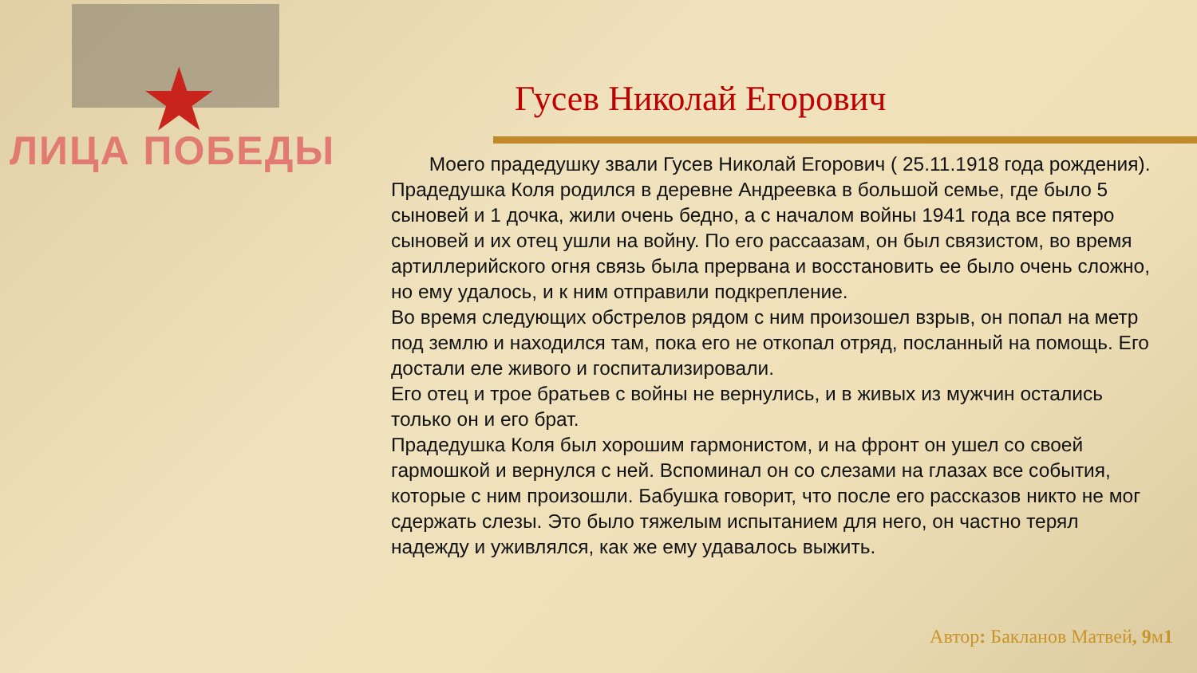★
ЛИЦА ПОБЕДЫ
Гусев Николай Егорович
Моего прадедушку звали Гусев Николай Егорович ( 25.11.1918 года рождения). Прадедушка Коля родился в деревне Андреевка в большой семье, где было 5 сыновей и 1 дочка, жили очень бедно, а с началом войны 1941 года все пятеро сыновей и их отец ушли на войну. По его рассаазам, он был связистом, во время артиллерийского огня связь была прервана и восстановить ее было очень сложно, но ему удалось, и к ним отправили подкрепление.
Во время следующих обстрелов рядом с ним произошел взрыв, он попал на метр под землю и находился там, пока его не откопал отряд, посланный на помощь. Его достали еле живого и госпитализировали.
Его отец и трое братьев с войны не вернулись, и в живых из мужчин остались только он и его брат.
Прадедушка Коля был хорошим гармонистом, и на фронт он ушел со своей гармошкой и вернулся с ней. Вспоминал он со слезами на глазах все события, которые с ним произошли. Бабушка говорит, что после его рассказов никто не мог сдержать слезы. Это было тяжелым испытанием для него, он частно терял надежду и уживлялся, как же ему удавалось выжить.
Автор: Бакланов Матвей, 9м1